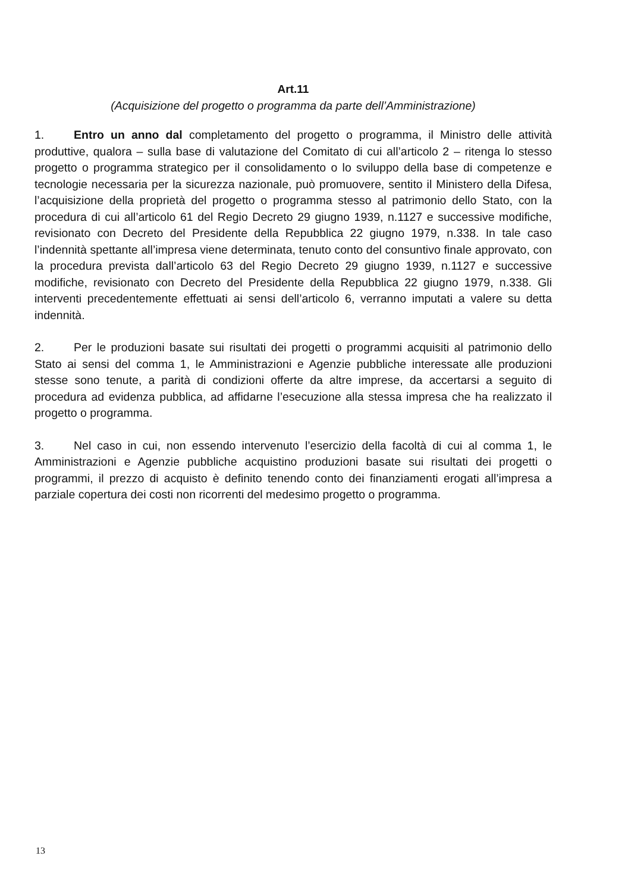Art.11
(Acquisizione del progetto o programma da parte dell’Amministrazione)
1. Entro un anno dal completamento del progetto o programma, il Ministro delle attività produttive, qualora – sulla base di valutazione del Comitato di cui all’articolo 2 – ritenga lo stesso progetto o programma strategico per il consolidamento o lo sviluppo della base di competenze e tecnologie necessaria per la sicurezza nazionale, può promuovere, sentito il Ministero della Difesa, l’acquisizione della proprietà del progetto o programma stesso al patrimonio dello Stato, con la procedura di cui all’articolo 61 del Regio Decreto 29 giugno 1939, n.1127 e successive modifiche, revisionato con Decreto del Presidente della Repubblica 22 giugno 1979, n.338. In tale caso l’indennità spettante all’impresa viene determinata, tenuto conto del consuntivo finale approvato, con la procedura prevista dall’articolo 63 del Regio Decreto 29 giugno 1939, n.1127 e successive modifiche, revisionato con Decreto del Presidente della Repubblica 22 giugno 1979, n.338. Gli interventi precedentemente effettuati ai sensi dell’articolo 6, verranno imputati a valere su detta indennità.
2. Per le produzioni basate sui risultati dei progetti o programmi acquisiti al patrimonio dello Stato ai sensi del comma 1, le Amministrazioni e Agenzie pubbliche interessate alle produzioni stesse sono tenute, a parità di condizioni offerte da altre imprese, da accertarsi a seguito di procedura ad evidenza pubblica, ad affidarne l’esecuzione alla stessa impresa che ha realizzato il progetto o programma.
3. Nel caso in cui, non essendo intervenuto l’esercizio della facoltà di cui al comma 1, le Amministrazioni e Agenzie pubbliche acquistino produzioni basate sui risultati dei progetti o programmi, il prezzo di acquisto è definito tenendo conto dei finanziamenti erogati all’impresa a parziale copertura dei costi non ricorrenti del medesimo progetto o programma.
13